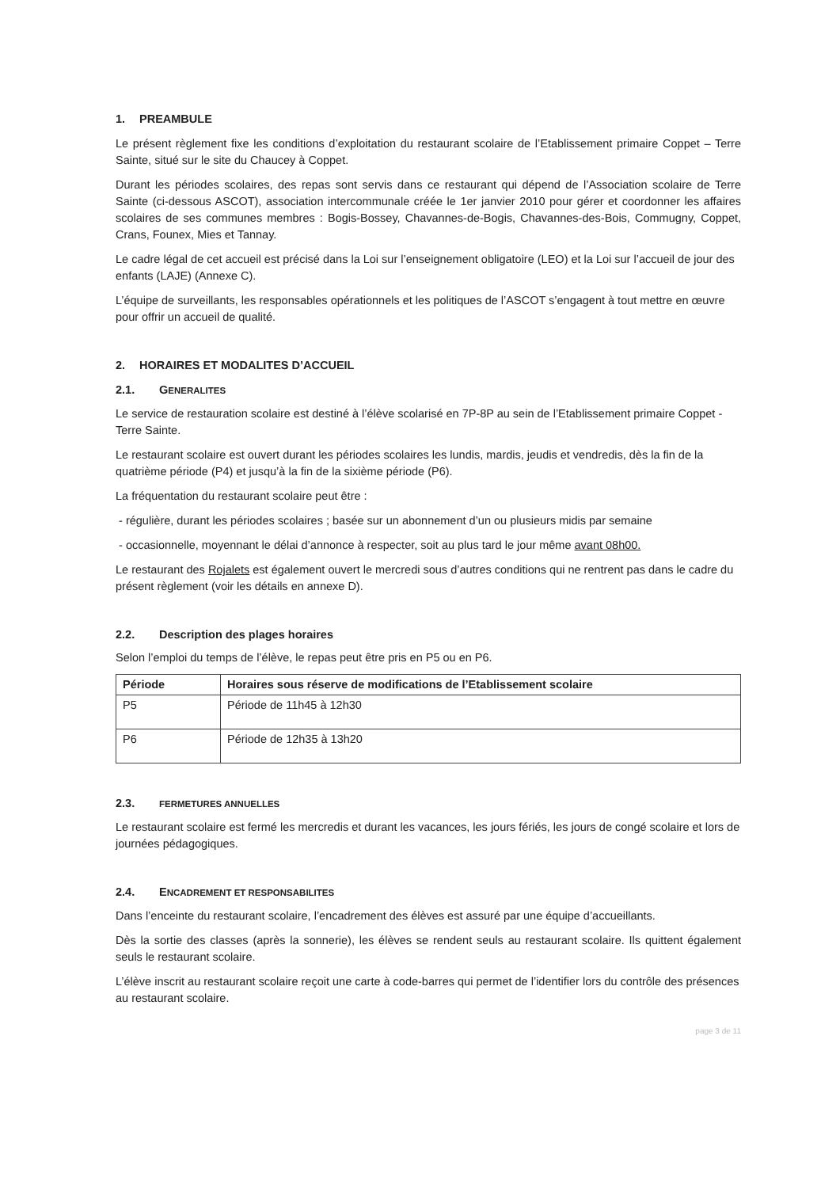1. PREAMBULE
Le présent règlement fixe les conditions d’exploitation du restaurant scolaire de l’Etablissement primaire Coppet – Terre Sainte, situé sur le site du Chaucey à Coppet.
Durant les périodes scolaires, des repas sont servis dans ce restaurant qui dépend de l’Association scolaire de Terre Sainte (ci-dessous ASCOT), association intercommunale créée le 1er janvier 2010 pour gérer et coordonner les affaires scolaires de ses communes membres : Bogis-Bossey, Chavannes-de-Bogis, Chavannes-des-Bois, Commugny, Coppet, Crans, Founex, Mies et Tannay.
Le cadre légal de cet accueil est précisé dans la Loi sur l’enseignement obligatoire (LEO) et la Loi sur l’accueil de jour des enfants (LAJE) (Annexe C).
L’équipe de surveillants, les responsables opérationnels et les politiques de l’ASCOT s’engagent à tout mettre en œuvre pour offrir un accueil de qualité.
2. HORAIRES ET MODALITES D’ACCUEIL
2.1. GENERALITES
Le service de restauration scolaire est destiné à l’élève scolarisé en 7P-8P au sein de l’Etablissement primaire Coppet - Terre Sainte.
Le restaurant scolaire est ouvert durant les périodes scolaires les lundis, mardis, jeudis et vendredis, dès la fin de la quatrième période (P4) et jusqu’à la fin de la sixième période (P6).
La fréquentation du restaurant scolaire peut être :
- régulière, durant les périodes scolaires ; basée sur un abonnement d’un ou plusieurs midis par semaine
- occasionnelle, moyennant le délai d’annonce à respecter, soit au plus tard le jour même avant 08h00.
Le restaurant des Rojalets est également ouvert le mercredi sous d’autres conditions qui ne rentrent pas dans le cadre du présent règlement (voir les détails en annexe D).
2.2. Description des plages horaires
Selon l’emploi du temps de l’élève, le repas peut être pris en P5 ou en P6.
| Période | Horaires sous réserve de modifications de l’Etablissement scolaire |
| --- | --- |
| P5 | Période de 11h45 à 12h30 |
| P6 | Période de 12h35 à 13h20 |
2.3. FERMETURES ANNUELLES
Le restaurant scolaire est fermé les mercredis et durant les vacances, les jours fériés, les jours de congé scolaire et lors de journées pédagogiques.
2.4. ENCADREMENT ET RESPONSABILITES
Dans l’enceinte du restaurant scolaire, l’encadrement des élèves est assuré par une équipe d’accueillants.
Dès la sortie des classes (après la sonnerie), les élèves se rendent seuls au restaurant scolaire. Ils quittent également seuls le restaurant scolaire.
L’élève inscrit au restaurant scolaire reçoit une carte à code-barres qui permet de l’identifier lors du contrôle des présences au restaurant scolaire.
page 3 de 11